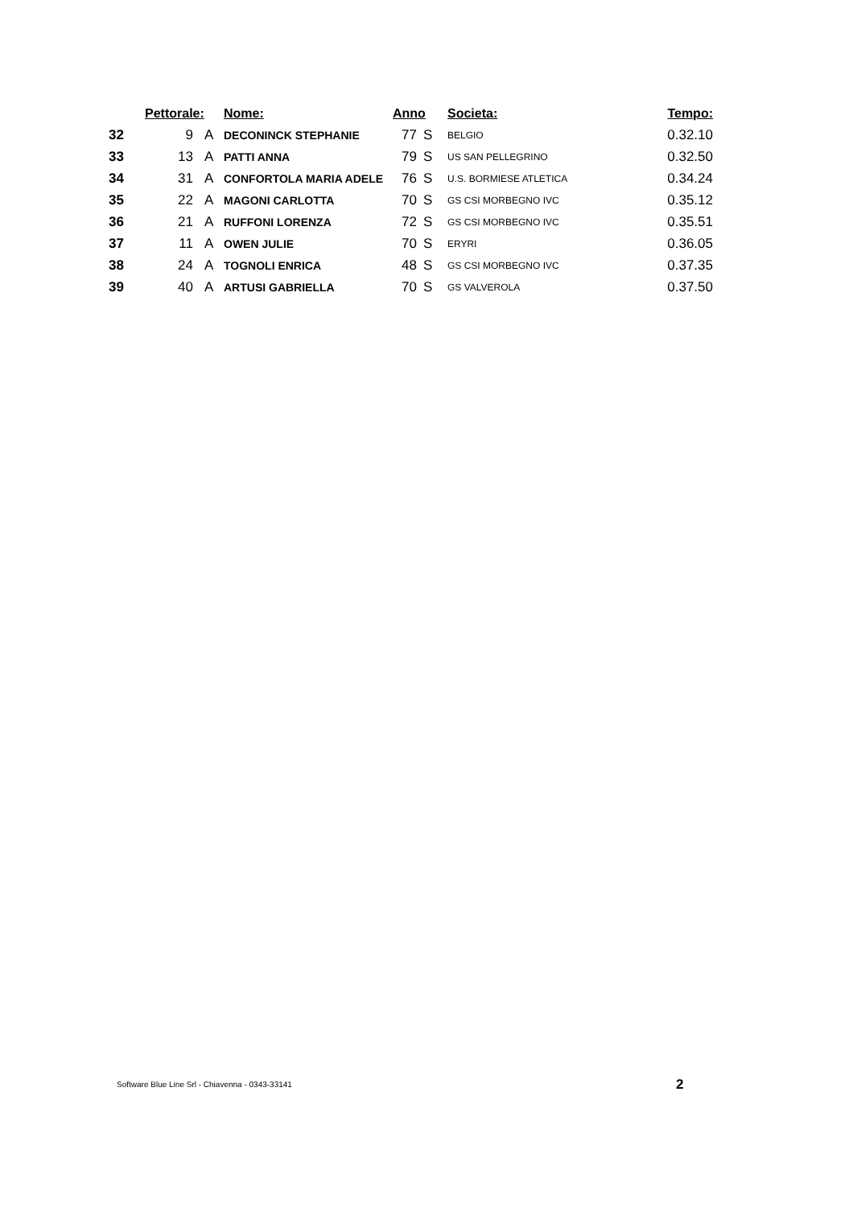| | Pettorale: | | Nome: | Anno | | Societa: | Tempo: |
| --- | --- | --- | --- | --- | --- | --- | --- |
| 32 | 9 | A | DECONINCK STEPHANIE | 77 | S | BELGIO | 0.32.10 |
| 33 | 13 | A | PATTI ANNA | 79 | S | US SAN PELLEGRINO | 0.32.50 |
| 34 | 31 | A | CONFORTOLA MARIA ADELE | 76 | S | U.S. BORMIESE ATLETICA | 0.34.24 |
| 35 | 22 | A | MAGONI CARLOTTA | 70 | S | GS CSI MORBEGNO IVC | 0.35.12 |
| 36 | 21 | A | RUFFONI LORENZA | 72 | S | GS CSI MORBEGNO IVC | 0.35.51 |
| 37 | 11 | A | OWEN JULIE | 70 | S | ERYRI | 0.36.05 |
| 38 | 24 | A | TOGNOLI ENRICA | 48 | S | GS CSI MORBEGNO IVC | 0.37.35 |
| 39 | 40 | A | ARTUSI GABRIELLA | 70 | S | GS VALVEROLA | 0.37.50 |
Software Blue Line Srl - Chiavenna - 0343-33141
2